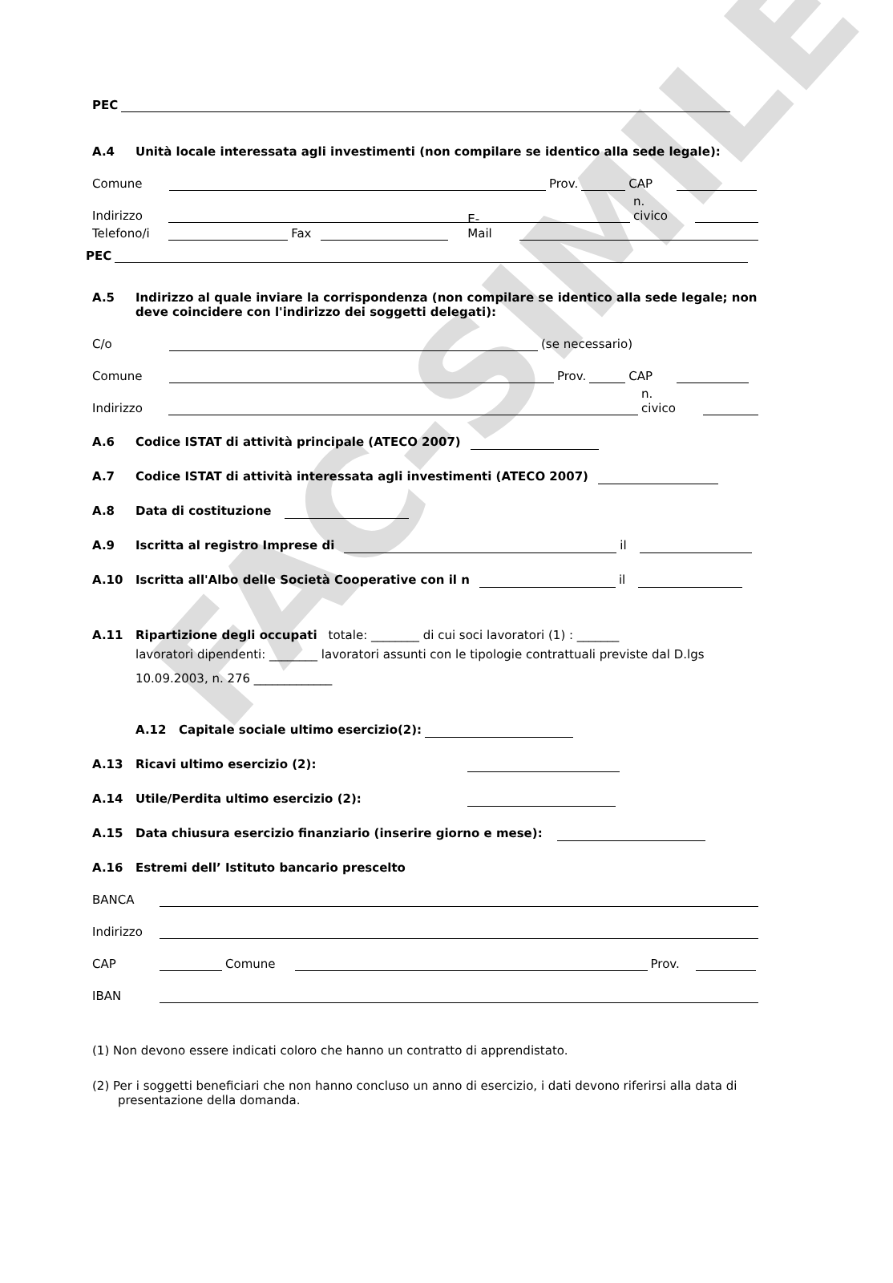FAC-SIMILE
PEC
A.4 Unità locale interessata agli investimenti (non compilare se identico alla sede legale):
Comune
Prov.
CAP
Indirizzo
n. civico
Telefono/i
Fax
E-Mail
PEC
A.5 Indirizzo al quale inviare la corrispondenza (non compilare se identico alla sede legale; non deve coincidere con l'indirizzo dei soggetti delegati):
C/o
(se necessario)
Comune
Prov.
CAP
Indirizzo
n. civico
A.6 Codice ISTAT di attività principale (ATECO 2007)
A.7 Codice ISTAT di attività interessata agli investimenti (ATECO 2007)
A.8 Data di costituzione
A.9 Iscritta al registro Imprese di
il
A.10 Iscritta all'Albo delle Società Cooperative con il n
il
A.11 Ripartizione degli occupati totale: ________ di cui soci lavoratori (1) : _______
lavoratori dipendenti: ________ lavoratori assunti con le tipologie contrattuali previste dal D.lgs 10.09.2003, n. 276 _____________
A.12 Capitale sociale ultimo esercizio(2):
A.13 Ricavi ultimo esercizio (2):
A.14 Utile/Perdita ultimo esercizio (2):
A.15 Data chiusura esercizio finanziario (inserire giorno e mese):
A.16 Estremi dell’ Istituto bancario prescelto
BANCA
Indirizzo
CAP
Comune
Prov.
IBAN
(1) Non devono essere indicati coloro che hanno un contratto di apprendistato.
(2) Per i soggetti beneficiari che non hanno concluso un anno di esercizio, i dati devono riferirsi alla data di presentazione della domanda.